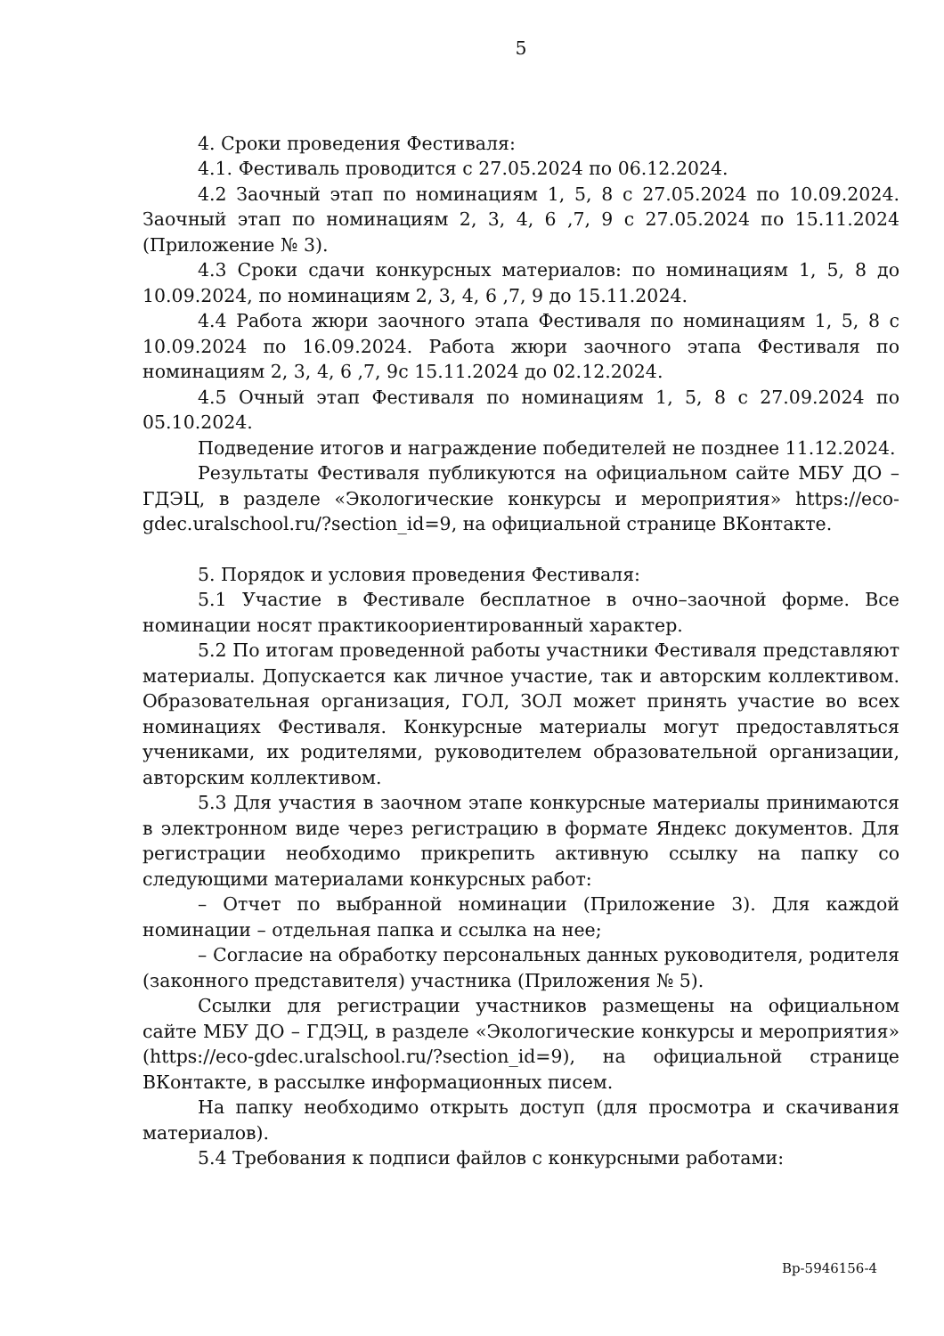5
4. Сроки проведения Фестиваля:
4.1. Фестиваль проводится с 27.05.2024 по 06.12.2024.
4.2 Заочный этап по номинациям 1, 5, 8 с 27.05.2024 по 10.09.2024. Заочный этап по номинациям 2, 3, 4, 6 ,7, 9 с 27.05.2024 по 15.11.2024 (Приложение № 3).
4.3 Сроки сдачи конкурсных материалов: по номинациям 1, 5, 8 до 10.09.2024, по номинациям 2, 3, 4, 6 ,7, 9 до 15.11.2024.
4.4 Работа жюри заочного этапа Фестиваля по номинациям 1, 5, 8 с 10.09.2024 по 16.09.2024. Работа жюри заочного этапа Фестиваля по номинациям 2, 3, 4, 6 ,7, 9с 15.11.2024 до 02.12.2024.
4.5 Очный этап Фестиваля по номинациям 1, 5, 8 с 27.09.2024 по 05.10.2024.
Подведение итогов и награждение победителей не позднее 11.12.2024.
Результаты Фестиваля публикуются на официальном сайте МБУ ДО – ГДЭЦ, в разделе «Экологические конкурсы и мероприятия» https://eco-gdec.uralschool.ru/?section_id=9, на официальной странице ВКонтакте.
5. Порядок и условия проведения Фестиваля:
5.1 Участие в Фестивале бесплатное в очно–заочной форме. Все номинации носят практикоориентированный характер.
5.2 По итогам проведенной работы участники Фестиваля представляют материалы. Допускается как личное участие, так и авторским коллективом. Образовательная организация, ГОЛ, ЗОЛ может принять участие во всех номинациях Фестиваля. Конкурсные материалы могут предоставляться учениками, их родителями, руководителем образовательной организации, авторским коллективом.
5.3 Для участия в заочном этапе конкурсные материалы принимаются в электронном виде через регистрацию в формате Яндекс документов. Для регистрации необходимо прикрепить активную ссылку на папку со следующими материалами конкурсных работ:
– Отчет по выбранной номинации (Приложение 3). Для каждой номинации – отдельная папка и ссылка на нее;
– Согласие на обработку персональных данных руководителя, родителя (законного представителя) участника (Приложения № 5).
Ссылки для регистрации участников размещены на официальном сайте МБУ ДО – ГДЭЦ, в разделе «Экологические конкурсы и мероприятия» (https://eco-gdec.uralschool.ru/?section_id=9), на официальной странице ВКонтакте, в рассылке информационных писем.
На папку необходимо открыть доступ (для просмотра и скачивания материалов).
5.4 Требования к подписи файлов с конкурсными работами:
Вр-5946156-4